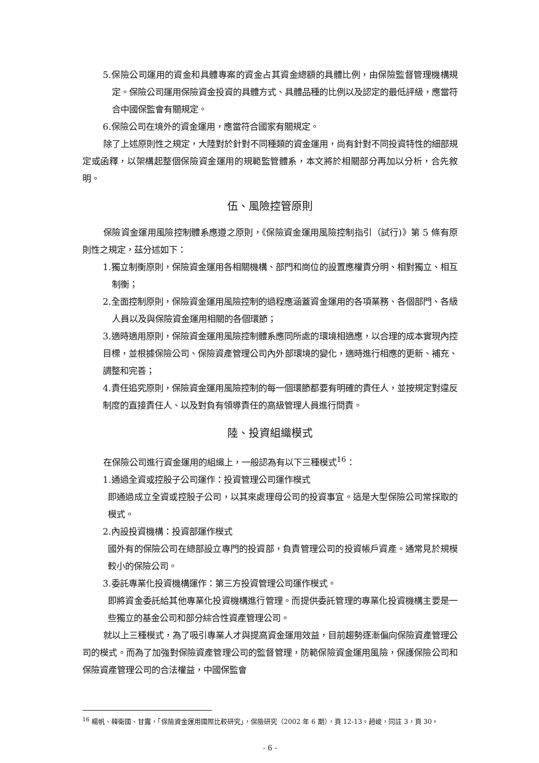5.保險公司運用的資金和具體專案的資金占其資金總額的具體比例，由保險監督管理機構規定。保險公司運用保險資金投資的具體方式、具體品種的比例以及認定的最低評級，應當符合中國保監會有關規定。
6.保險公司在境外的資金運用，應當符合國家有關規定。
除了上述原則性之規定，大陸對於針對不同種類的資金運用，尚有針對不同投資特性的細部規定或函釋，以架構起整個保險資金運用的規範監管體系，本文將於相關部分再加以分析，合先敘明。
伍、風險控管原則
保險資金運用風險控制體系應遵之原則，《保險資金運用風險控制指引（試行)》第 5 條有原則性之規定，茲分述如下：
1.獨立制衡原則，保險資金運用各相關機構、部門和崗位的設置應權責分明、相對獨立、相互制衡；
2.全面控制原則，保險資金運用風險控制的過程應涵蓋資金運用的各項業務、各個部門、各級人員以及與保險資金運用相關的各個環節；
3.適時適用原則，保險資金運用風險控制體系應同所處的環境相適應，以合理的成本實現內控目標，並根據保險公司、保險資產管理公司內外部環境的變化，適時進行相應的更新、補充、調整和完善；
4.責任追究原則，保險資金運用風險控制的每一個環節都要有明確的責任人，並按規定對違反制度的直接責任人、以及對負有領導責任的高級管理人員進行問責。
陸、投資組織模式
在保險公司進行資金運用的組織上，一般認為有以下三種模式<sup>16</sup>：
1.通過全資或控股子公司運作：投資管理公司運作模式
即通過成立全資或控股子公司，以其來處理母公司的投資事宜。這是大型保險公司常採取的模式。
2.內設投資機構：投資部運作模式
國外有的保險公司在總部設立專門的投資部，負責管理公司的投資帳戶資產。通常見於規模較小的保險公司。
3.委託專業化投資機構運作：第三方投資管理公司運作模式。
即將資金委託給其他專業化投資機構進行管理。而提供委託管理的專業化投資機構主要是一些獨立的基金公司和部分綜合性資產管理公司。
就以上三種模式，為了吸引專業人才與提高資金運用效益，目前趨勢逐漸偏向保險資產管理公司的模式。而為了加強對保險資產管理公司的監督管理，防範保險資金運用風險，保護保險公司和保險資產管理公司的合法權益，中國保監會
<sup>16</sup> 楊帆、韓衛國、甘露，「保險資金運用國際比較研究」，保險研究（2002 年 6 期），頁 12-13。趙峻，同註 3，頁 30。
- 6 -